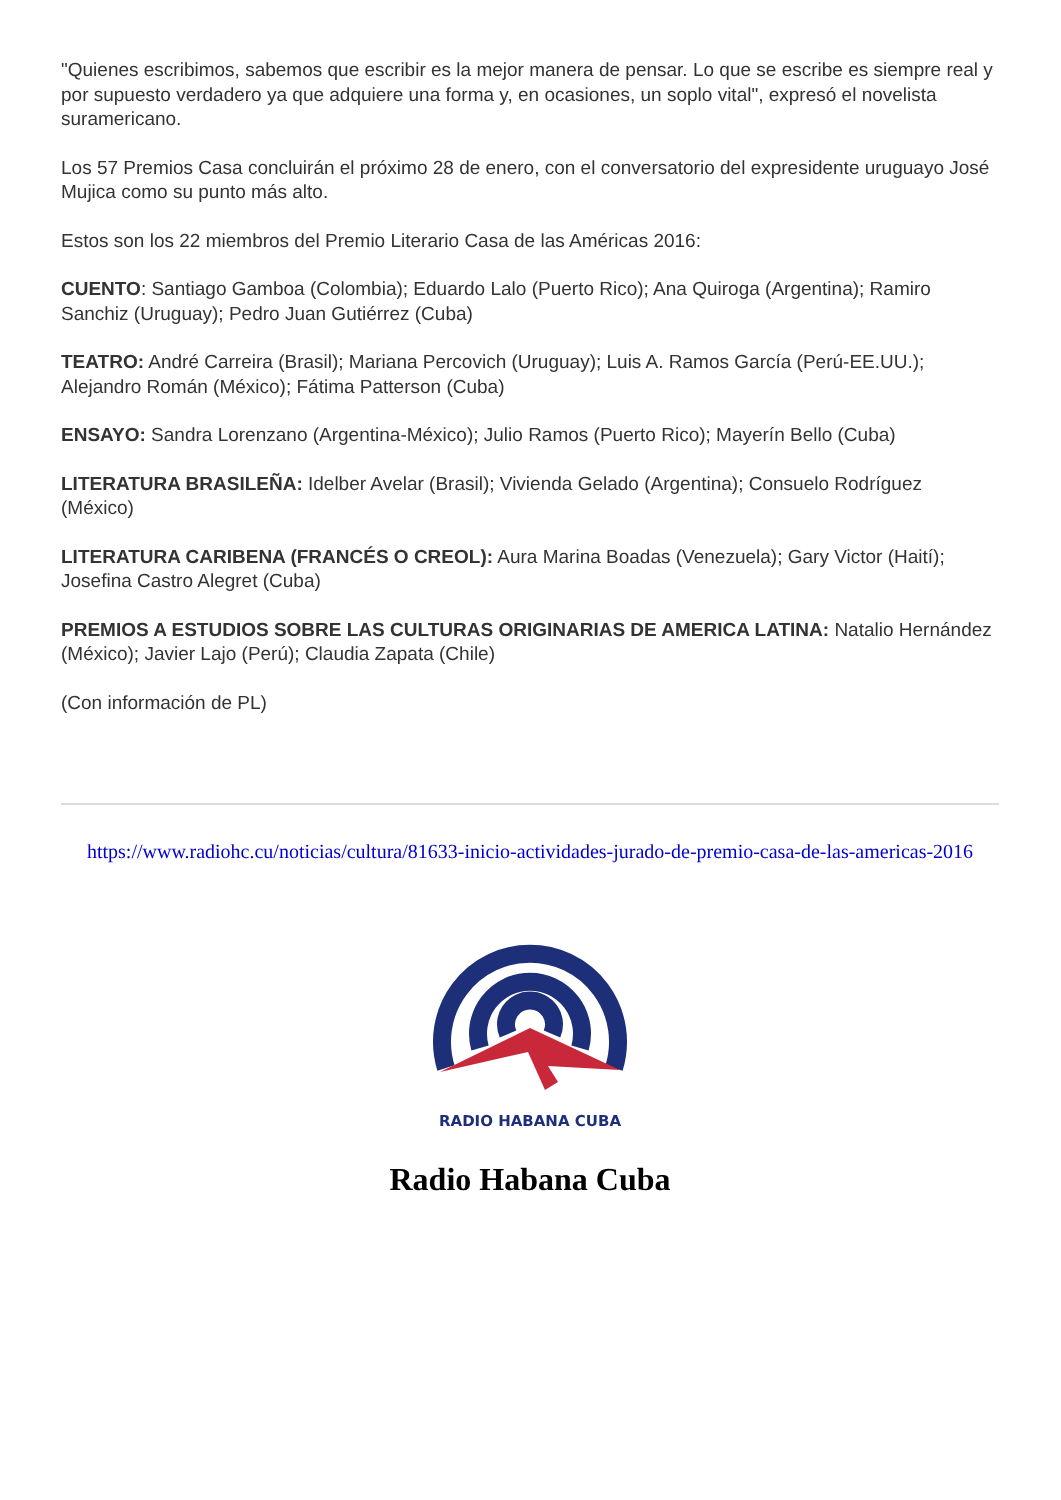"Quienes escribimos, sabemos que escribir es la mejor manera de pensar. Lo que se escribe es siempre real y por supuesto verdadero ya que adquiere una forma y, en ocasiones, un soplo vital", expresó el novelista suramericano.
Los 57 Premios Casa concluirán el próximo 28 de enero, con el conversatorio del expresidente uruguayo José Mujica como su punto más alto.
Estos son los 22 miembros del Premio Literario Casa de las Américas 2016:
CUENTO: Santiago Gamboa (Colombia); Eduardo Lalo (Puerto Rico); Ana Quiroga (Argentina); Ramiro Sanchiz (Uruguay); Pedro Juan Gutiérrez (Cuba)
TEATRO: André Carreira (Brasil); Mariana Percovich (Uruguay); Luis A. Ramos García (Perú-EE.UU.); Alejandro Román (México); Fátima Patterson (Cuba)
ENSAYO: Sandra Lorenzano (Argentina-México); Julio Ramos (Puerto Rico); Mayerín Bello (Cuba)
LITERATURA BRASILEÑA: Idelber Avelar (Brasil); Vivienda Gelado (Argentina); Consuelo Rodríguez (México)
LITERATURA CARIBENA (FRANCÉS O CREOL): Aura Marina Boadas (Venezuela); Gary Victor (Haití); Josefina Castro Alegret (Cuba)
PREMIOS A ESTUDIOS SOBRE LAS CULTURAS ORIGINARIAS DE AMERICA LATINA: Natalio Hernández (México); Javier Lajo (Perú); Claudia Zapata (Chile)
(Con información de PL)
https://www.radiohc.cu/noticias/cultura/81633-inicio-actividades-jurado-de-premio-casa-de-las-americas-2016
RADIO HABANA CUBA
Radio Habana Cuba